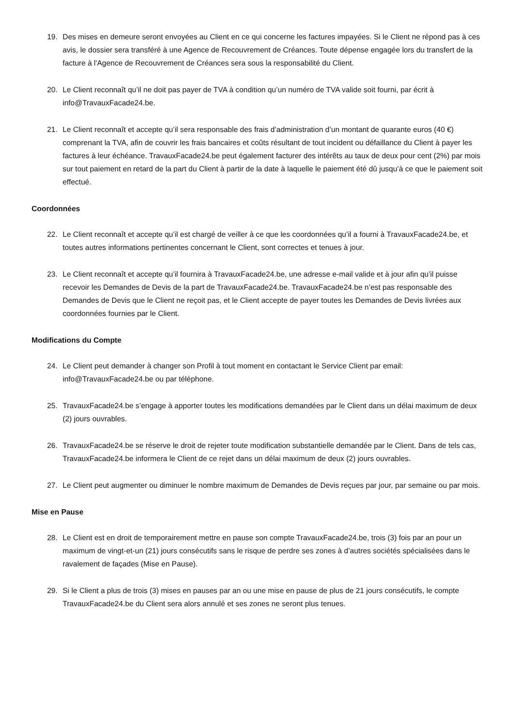19. Des mises en demeure seront envoyées au Client en ce qui concerne les factures impayées. Si le Client ne répond pas à ces avis, le dossier sera transféré à une Agence de Recouvrement de Créances. Toute dépense engagée lors du transfert de la facture à l'Agence de Recouvrement de Créances sera sous la responsabilité du Client.
20. Le Client reconnaît qu’il ne doit pas payer de TVA à condition qu’un numéro de TVA valide soit fourni, par écrit à info@TravauxFacade24.be.
21. Le Client reconnaît et accepte qu’il sera responsable des frais d’administration d’un montant de quarante euros (40 €) comprenant la TVA, afin de couvrir les frais bancaires et coûts résultant de tout incident ou défaillance du Client à payer les factures à leur échéance. TravauxFacade24.be peut également facturer des intérêts au taux de deux pour cent (2%) par mois sur tout paiement en retard de la part du Client à partir de la date à laquelle le paiement été dû jusqu’à ce que le paiement soit effectué.
Coordonnées
22. Le Client reconnaît et accepte qu’il est chargé de veiller à ce que les coordonnées qu’il a fourni à TravauxFacade24.be, et toutes autres informations pertinentes concernant le Client, sont correctes et tenues à jour.
23. Le Client reconnaît et accepte qu’il fournira à TravauxFacade24.be, une adresse e-mail valide et à jour afin qu’il puisse recevoir les Demandes de Devis de la part de TravauxFacade24.be. TravauxFacade24.be n’est pas responsable des Demandes de Devis que le Client ne reçoit pas, et le Client accepte de payer toutes les Demandes de Devis livrées aux coordonnées fournies par le Client.
Modifications du Compte
24. Le Client peut demander à changer son Profil à tout moment en contactant le Service Client par email: info@TravauxFacade24.be ou par téléphone.
25. TravauxFacade24.be s’engage à apporter toutes les modifications demandées par le Client dans un délai maximum de deux (2) jours ouvrables.
26. TravauxFacade24.be se réserve le droit de rejeter toute modification substantielle demandée par le Client. Dans de tels cas, TravauxFacade24.be informera le Client de ce rejet dans un délai maximum de deux (2) jours ouvrables.
27. Le Client peut augmenter ou diminuer le nombre maximum de Demandes de Devis reçues par jour, par semaine ou par mois.
Mise en Pause
28. Le Client est en droit de temporairement mettre en pause son compte TravauxFacade24.be, trois (3) fois par an pour un maximum de vingt-et-un (21) jours consécutifs sans le risque de perdre ses zones à d’autres sociétés spécialisées dans le ravalement de façades (Mise en Pause).
29. Si le Client a plus de trois (3) mises en pauses par an ou une mise en pause de plus de 21 jours consécutifs, le compte TravauxFacade24.be du Client sera alors annulé et ses zones ne seront plus tenues.